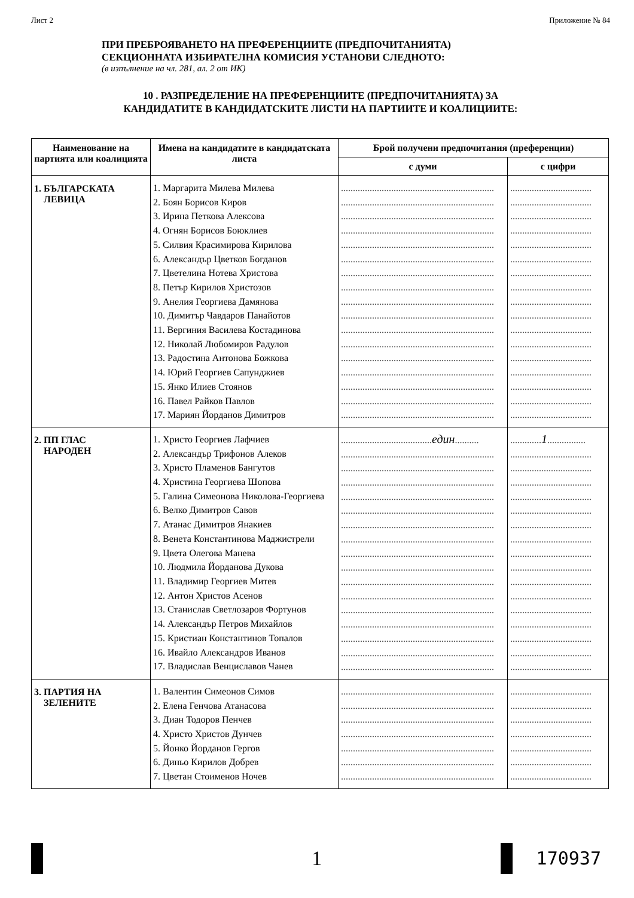Лист 2 Приложение № 84
ПРИ ПРЕБРОЯВАНЕТО НА ПРЕФЕРЕНЦИИТЕ (ПРЕДПОЧИТАНИЯТА)
СЕКЦИОННАТА ИЗБИРАТЕЛНА КОМИСИЯ УСТАНОВИ СЛЕДНОТО:
(в изпълнение на чл. 281, ал. 2 от ИК)
10 . РАЗПРЕДЕЛЕНИЕ НА ПРЕФЕРЕНЦИИТЕ (ПРЕДПОЧИТАНИЯТА) ЗА
КАНДИДАТИТЕ В КАНДИДАТСКИТЕ ЛИСТИ НА ПАРТИИТЕ И КОАЛИЦИИТЕ:
| Наименование на партията или коалицията | Имена на кандидатите в кандидатската листа | Брой получени предпочитания (преференции) | |
| --- | --- | --- | --- |
| | | с думи | с цифри |
| 1. БЪЛГАРСКАТА ЛЕВИЦА | 1. Маргарита Милева Милева 2. Боян Борисов Киров 3. Ирина Петкова Алексова 4. Огнян Борисов Боюклиев 5. Силвия Красимирова Кирилова 6. Александър Цветков Богданов 7. Цветелина Нотева Христова 8. Петър Кирилов Христозов 9. Анелия Георгиева Дамянова 10. Димитър Чавдаров Панайотов 11. Вергиния Василева Костадинова 12. Николай Любомиров Радулов 13. Радостина Антонова Божкова 14. Юрий Георгиев Сапунджиев 15. Янко Илиев Стоянов 16. Павел Райков Павлов 17. Мариян Йорданов Димитров | ................................................................ ................................................................ ................................................................ ................................................................ ................................................................ ................................................................ ................................................................ ................................................................ ................................................................ ................................................................ ................................................................ ................................................................ ................................................................ ................................................................ ................................................................ ................................................................ ................................................................ | .................................. .................................. .................................. .................................. .................................. .................................. .................................. .................................. .................................. .................................. .................................. .................................. .................................. .................................. .................................. .................................. .................................. |
| 2. ПП ГЛАС НАРОДЕН | 1. Христо Георгиев Лафчиев 2. Александър Трифонов Алеков 3. Христо Пламенов Бангутов 4. Христина Георгиева Шопова 5. Галина Симеонова Николова-Георгиева 6. Велко Димитров Савов 7. Атанас Димитров Янакиев 8. Венета Константинова Маджистрели 9. Цвета Олегова Манева 10. Людмила Йорданова Дукова 11. Владимир Георгиев Митев 12. Антон Христов Асенов 13. Станислав Светлозаров Фортунов 14. Александър Петров Михайлов 15. Кристиан Константинов Топалов 16. Ивайло Александров Иванов 17. Владислав Венциславов Чанев | ...................................... един .......... ................................................................ ................................................................ ................................................................ ................................................................ ................................................................ ................................................................ ................................................................ ................................................................ ................................................................ ................................................................ ................................................................ ................................................................ ................................................................ ................................................................ ................................................................ ................................................................ | ............. 1 ................ .................................. .................................. .................................. .................................. .................................. .................................. .................................. .................................. .................................. .................................. .................................. .................................. .................................. .................................. .................................. .................................. |
| 3. ПАРТИЯ НА ЗЕЛЕНИТЕ | 1. Валентин Симеонов Симов 2. Елена Генчова Атанасова 3. Диан Тодоров Пенчев 4. Христо Христов Дунчев 5. Йонко Йорданов Гергов 6. Диньо Кирилов Добрев 7. Цветан Стоименов Ночев | ................................................................ ................................................................ ................................................................ ................................................................ ................................................................ ................................................................ ................................................................ | .................................. .................................. .................................. .................................. .................................. .................................. .................................. |
1 170937